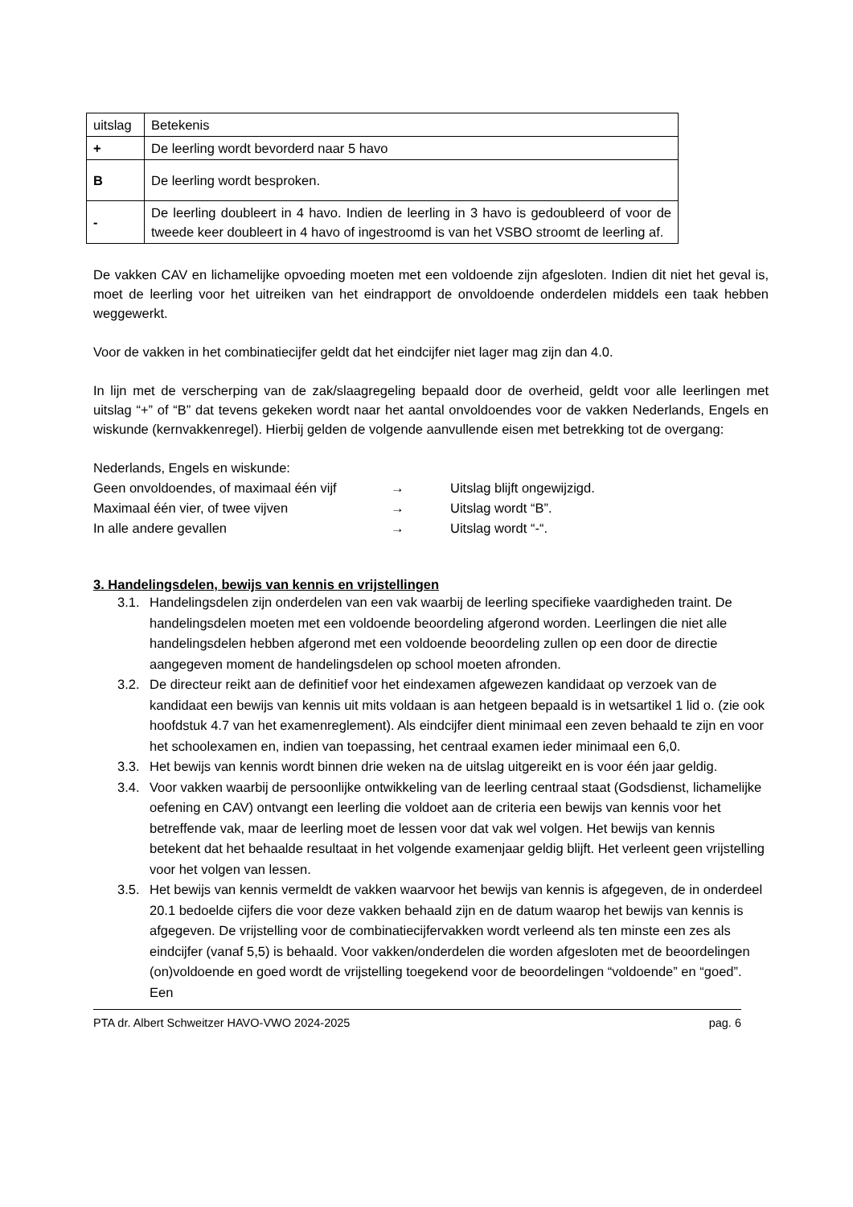| uitslag | Betekenis |
| + | De leerling wordt bevorderd naar 5 havo |
| B | De leerling wordt besproken. |
| - | De leerling doubleert in 4 havo. Indien de leerling in 3 havo is gedoubleerd of voor de tweede keer doubleert in 4 havo of ingestroomd is van het VSBO stroomt de leerling af. |
De vakken CAV en lichamelijke opvoeding moeten met een voldoende zijn afgesloten. Indien dit niet het geval is, moet de leerling voor het uitreiken van het eindrapport de onvoldoende onderdelen middels een taak hebben weggewerkt.
Voor de vakken in het combinatiecijfer geldt dat het eindcijfer niet lager mag zijn dan 4.0.
In lijn met de verscherping van de zak/slaagregeling bepaald door de overheid, geldt voor alle leerlingen met uitslag “+” of “B” dat tevens gekeken wordt naar het aantal onvoldoendes voor de vakken Nederlands, Engels en wiskunde (kernvakkenregel). Hierbij gelden de volgende aanvullende eisen met betrekking tot de overgang:
Nederlands, Engels en wiskunde:
Geen onvoldoendes, of maximaal één vijf → Uitslag blijft ongewijzigd.
Maximaal één vier, of twee vijven → Uitslag wordt “B”.
In alle andere gevallen → Uitslag wordt “-“.
3. Handelingsdelen, bewijs van kennis en vrijstellingen
3.1. Handelingsdelen zijn onderdelen van een vak waarbij de leerling specifieke vaardigheden traint. De handelingsdelen moeten met een voldoende beoordeling afgerond worden. Leerlingen die niet alle handelingsdelen hebben afgerond met een voldoende beoordeling zullen op een door de directie aangegeven moment de handelingsdelen op school moeten afronden.
3.2. De directeur reikt aan de definitief voor het eindexamen afgewezen kandidaat op verzoek van de kandidaat een bewijs van kennis uit mits voldaan is aan hetgeen bepaald is in wetsartikel 1 lid o. (zie ook hoofdstuk 4.7 van het examenreglement). Als eindcijfer dient minimaal een zeven behaald te zijn en voor het schoolexamen en, indien van toepassing, het centraal examen ieder minimaal een 6,0.
3.3. Het bewijs van kennis wordt binnen drie weken na de uitslag uitgereikt en is voor één jaar geldig.
3.4. Voor vakken waarbij de persoonlijke ontwikkeling van de leerling centraal staat (Godsdienst, lichamelijke oefening en CAV) ontvangt een leerling die voldoet aan de criteria een bewijs van kennis voor het betreffende vak, maar de leerling moet de lessen voor dat vak wel volgen. Het bewijs van kennis betekent dat het behaalde resultaat in het volgende examenjaar geldig blijft. Het verleent geen vrijstelling voor het volgen van lessen.
3.5. Het bewijs van kennis vermeldt de vakken waarvoor het bewijs van kennis is afgegeven, de in onderdeel 20.1 bedoelde cijfers die voor deze vakken behaald zijn en de datum waarop het bewijs van kennis is afgegeven. De vrijstelling voor de combinatiecijfervakken wordt verleend als ten minste een zes als eindcijfer (vanaf 5,5) is behaald. Voor vakken/onderdelen die worden afgesloten met de beoordelingen (on)voldoende en goed wordt de vrijstelling toegekend voor de beoordelingen “voldoende” en “goed”. Een
PTA dr. Albert Schweitzer HAVO-VWO 2024-2025 pag. 6